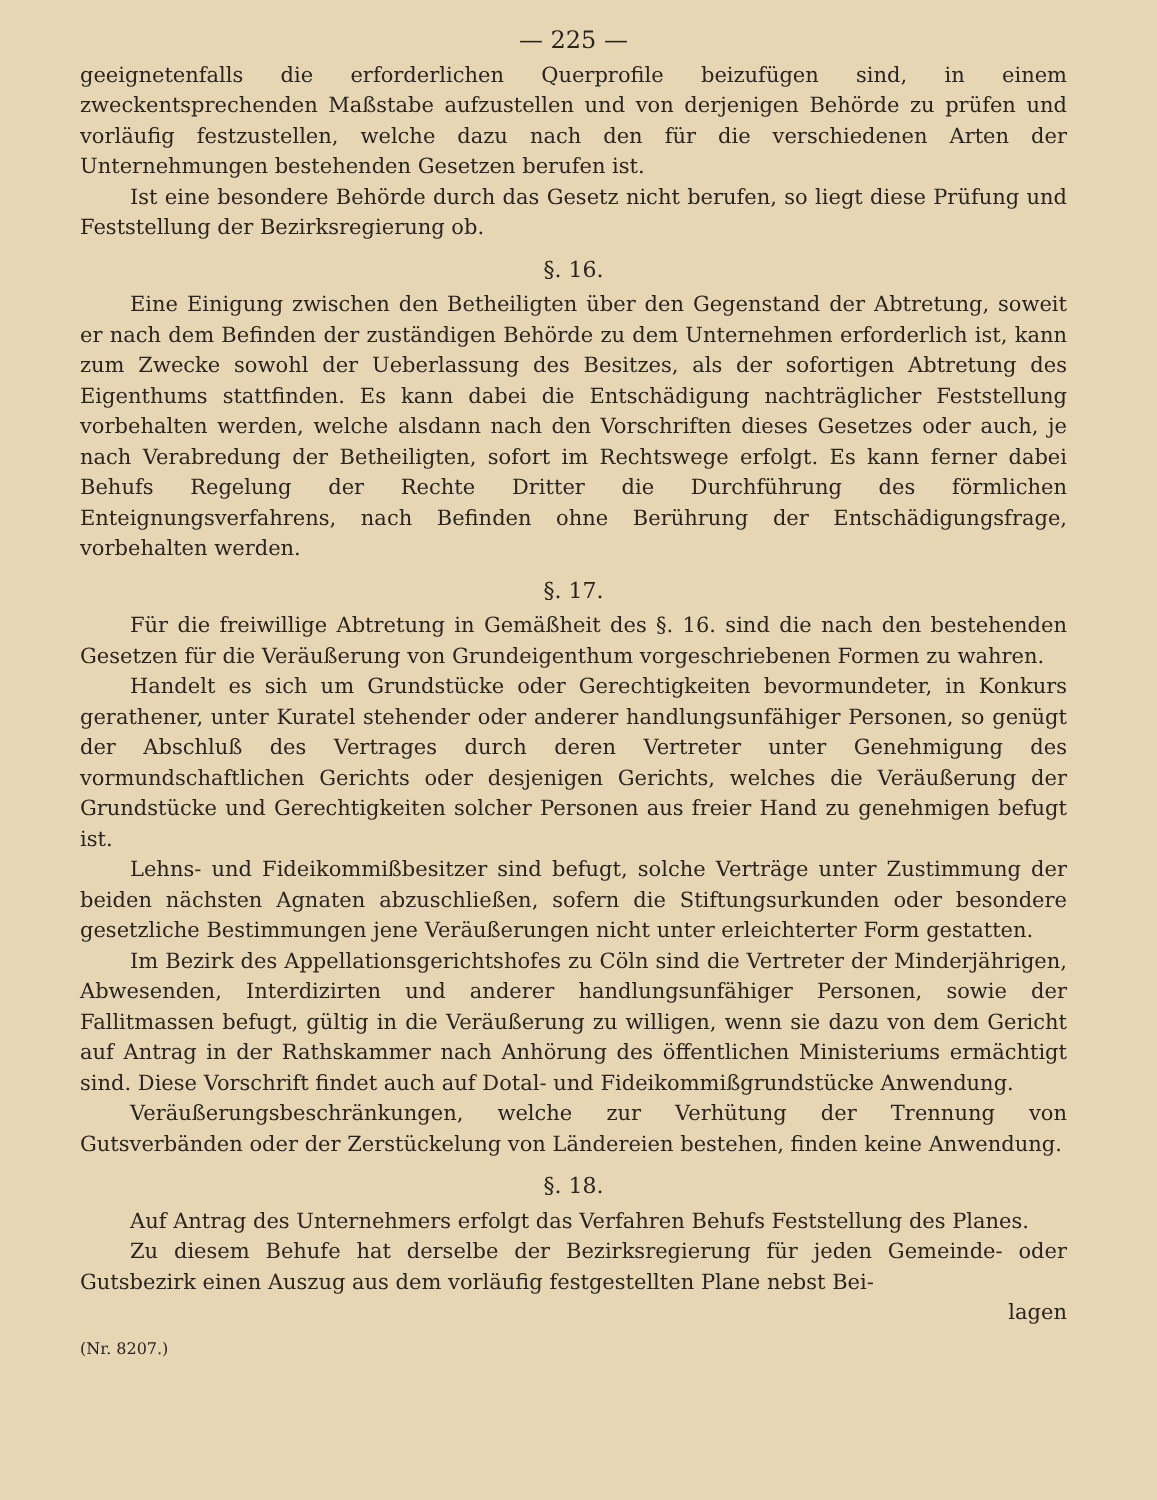— 225 —
geeignetenfalls die erforderlichen Querprofile beizufügen sind, in einem zweckentsprechenden Maßstabe aufzustellen und von derjenigen Behörde zu prüfen und vorläufig festzustellen, welche dazu nach den für die verschiedenen Arten der Unternehmungen bestehenden Gesetzen berufen ist.
Ist eine besondere Behörde durch das Gesetz nicht berufen, so liegt diese Prüfung und Feststellung der Bezirksregierung ob.
§. 16.
Eine Einigung zwischen den Betheiligten über den Gegenstand der Abtretung, soweit er nach dem Befinden der zuständigen Behörde zu dem Unternehmen erforderlich ist, kann zum Zwecke sowohl der Ueberlassung des Besitzes, als der sofortigen Abtretung des Eigenthums stattfinden. Es kann dabei die Entschädigung nachträglicher Feststellung vorbehalten werden, welche alsdann nach den Vorschriften dieses Gesetzes oder auch, je nach Verabredung der Betheiligten, sofort im Rechtswege erfolgt. Es kann ferner dabei Behufs Regelung der Rechte Dritter die Durchführung des förmlichen Enteignungsverfahrens, nach Befinden ohne Berührung der Entschädigungsfrage, vorbehalten werden.
§. 17.
Für die freiwillige Abtretung in Gemäßheit des §. 16. sind die nach den bestehenden Gesetzen für die Veräußerung von Grundeigenthum vorgeschriebenen Formen zu wahren.
Handelt es sich um Grundstücke oder Gerechtigkeiten bevormundeter, in Konkurs gerathener, unter Kuratel stehender oder anderer handlungsunfähiger Personen, so genügt der Abschluß des Vertrages durch deren Vertreter unter Genehmigung des vormundschaftlichen Gerichts oder desjenigen Gerichts, welches die Veräußerung der Grundstücke und Gerechtigkeiten solcher Personen aus freier Hand zu genehmigen befugt ist.
Lehns- und Fideikommißbesitzer sind befugt, solche Verträge unter Zustimmung der beiden nächsten Agnaten abzuschließen, sofern die Stiftungsurkunden oder besondere gesetzliche Bestimmungen jene Veräußerungen nicht unter erleichterter Form gestatten.
Im Bezirk des Appellationsgerichtshofes zu Cöln sind die Vertreter der Minderjährigen, Abwesenden, Interdizirten und anderer handlungsunfähiger Personen, sowie der Fallitmassen befugt, gültig in die Veräußerung zu willigen, wenn sie dazu von dem Gericht auf Antrag in der Rathskammer nach Anhörung des öffentlichen Ministeriums ermächtigt sind. Diese Vorschrift findet auch auf Dotal- und Fideikommißgrundstücke Anwendung.
Veräußerungsbeschränkungen, welche zur Verhütung der Trennung von Gutsverbänden oder der Zerstückelung von Ländereien bestehen, finden keine Anwendung.
§. 18.
Auf Antrag des Unternehmers erfolgt das Verfahren Behufs Feststellung des Planes.
Zu diesem Behufe hat derselbe der Bezirksregierung für jeden Gemeinde- oder Gutsbezirk einen Auszug aus dem vorläufig festgestellten Plane nebst Bei-
lagen
(Nr. 8207.)